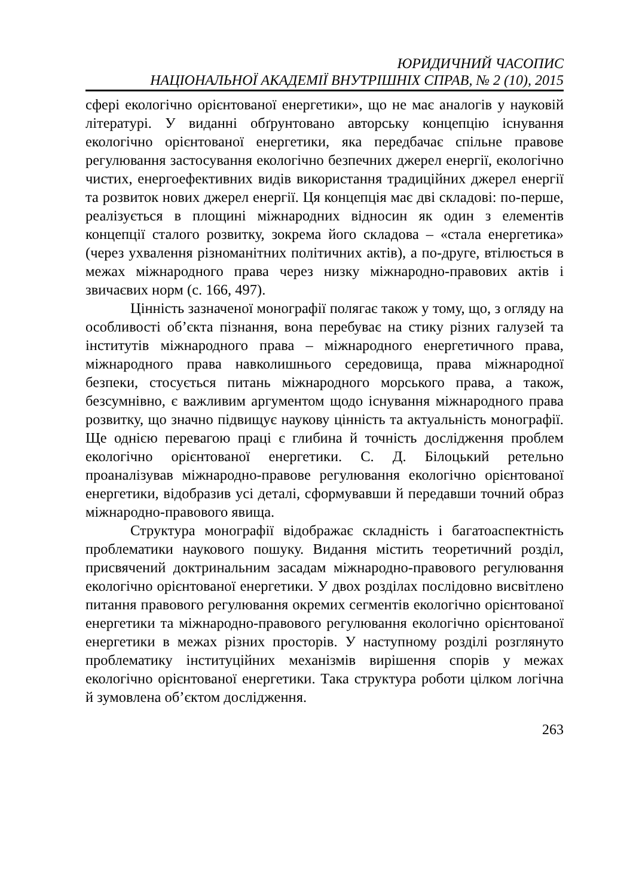ЮРИДИЧНИЙ ЧАСОПИС
НАЦІОНАЛЬНОЇ АКАДЕМІЇ ВНУТРІШНІХ СПРАВ, № 2 (10), 2015
сфері екологічно орієнтованої енергетики», що не має аналогів у науковій літературі. У виданні обґрунтовано авторську концепцію існування екологічно орієнтованої енергетики, яка передбачає спільне правове регулювання застосування екологічно безпечних джерел енергії, екологічно чистих, енергоефективних видів використання традиційних джерел енергії та розвиток нових джерел енергії. Ця концепція має дві складові: по-перше, реалізується в площині міжнародних відносин як один з елементів концепції сталого розвитку, зокрема його складова – «стала енергетика» (через ухвалення різноманітних політичних актів), а по-друге, втілюється в межах міжнародного права через низку міжнародно-правових актів і звичаєвих норм (с. 166, 497).
Цінність зазначеної монографії полягає також у тому, що, з огляду на особливості об’єкта пізнання, вона перебуває на стику різних галузей та інститутів міжнародного права – міжнародного енергетичного права, міжнародного права навколишнього середовища, права міжнародної безпеки, стосується питань міжнародного морського права, а також, безсумнівно, є важливим аргументом щодо існування міжнародного права розвитку, що значно підвищує наукову цінність та актуальність монографії. Ще однією перевагою праці є глибина й точність дослідження проблем екологічно орієнтованої енергетики. С. Д. Білоцький ретельно проаналізував міжнародно-правове регулювання екологічно орієнтованої енергетики, відобразив усі деталі, сформувавши й передавши точний образ міжнародно-правового явища.
Структура монографії відображає складність і багатоаспектність проблематики наукового пошуку. Видання містить теоретичний розділ, присвячений доктринальним засадам міжнародно-правового регулювання екологічно орієнтованої енергетики. У двох розділах послідовно висвітлено питання правового регулювання окремих сегментів екологічно орієнтованої енергетики та міжнародно-правового регулювання екологічно орієнтованої енергетики в межах різних просторів. У наступному розділі розглянуто проблематику інституційних механізмів вирішення спорів у межах екологічно орієнтованої енергетики. Така структура роботи цілком логічна й зумовлена об’єктом дослідження.
263